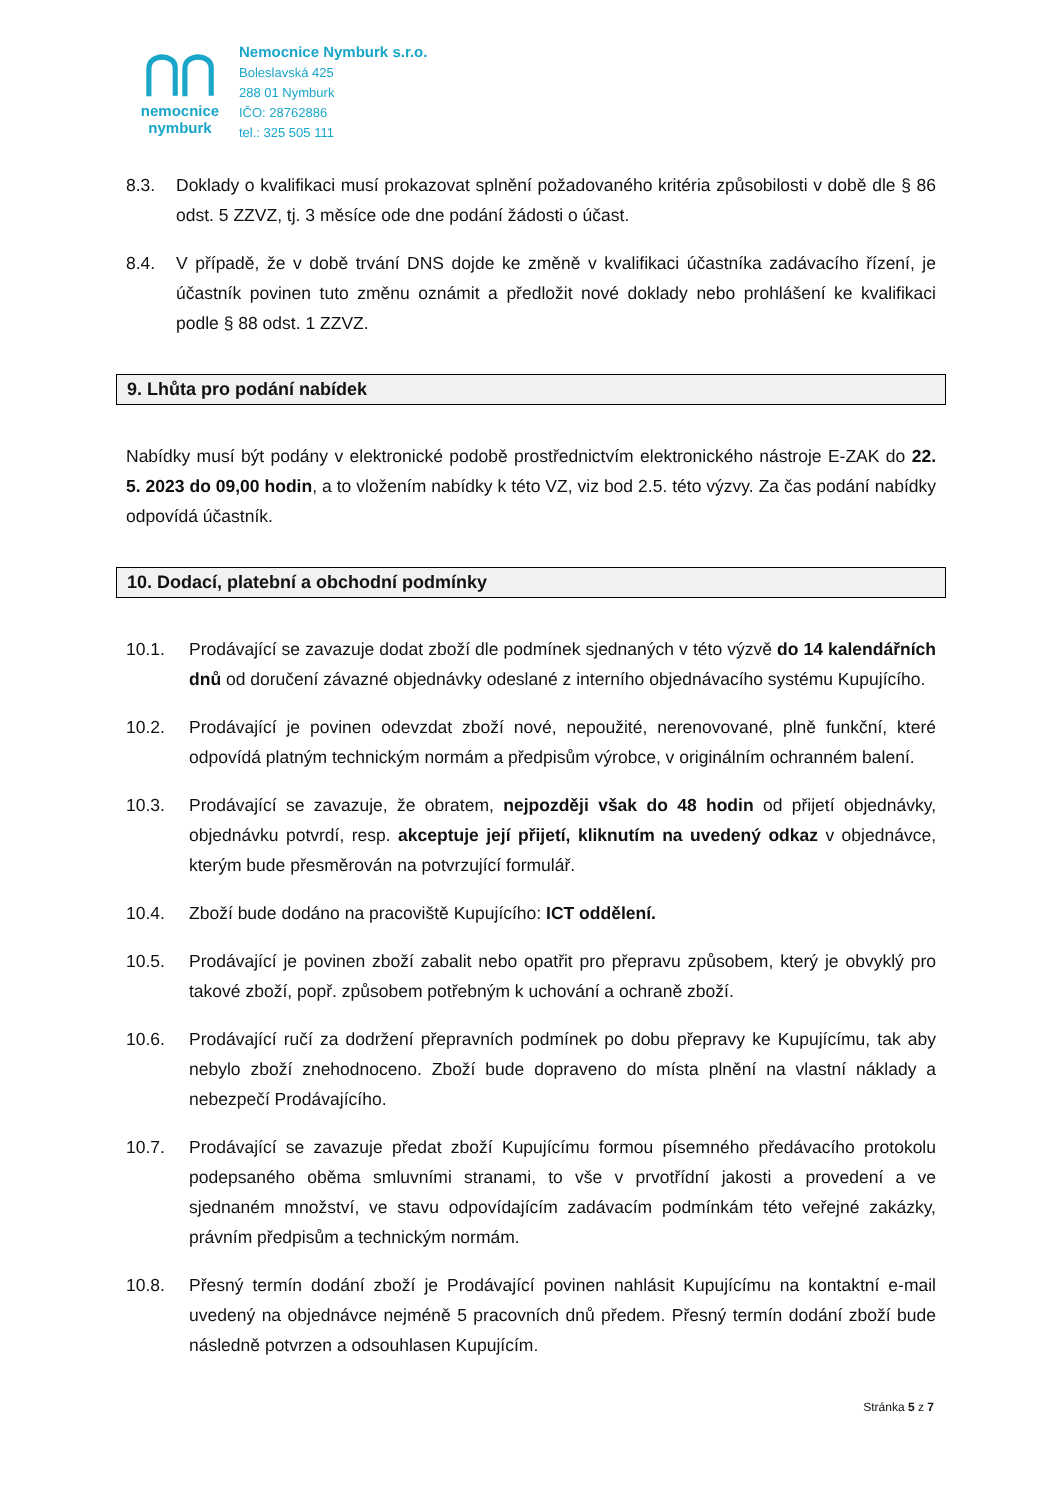⋂⋂
nemocnice
nymburk
Nemocnice Nymburk s.r.o.
Boleslavská 425
288 01 Nymburk
IČO: 28762886
tel.: 325 505 111
8.3. Doklady o kvalifikaci musí prokazovat splnění požadovaného kritéria způsobilosti v době dle § 86 odst. 5 ZZVZ, tj. 3 měsíce ode dne podání žádosti o účast.
8.4. V případě, že v době trvání DNS dojde ke změně v kvalifikaci účastníka zadávacího řízení, je účastník povinen tuto změnu oznámit a předložit nové doklady nebo prohlášení ke kvalifikaci podle § 88 odst. 1 ZZVZ.
9. Lhůta pro podání nabídek
Nabídky musí být podány v elektronické podobě prostřednictvím elektronického nástroje E-ZAK do 22. 5. 2023 do 09,00 hodin, a to vložením nabídky k této VZ, viz bod 2.5. této výzvy. Za čas podání nabídky odpovídá účastník.
10. Dodací, platební a obchodní podmínky
10.1. Prodávající se zavazuje dodat zboží dle podmínek sjednaných v této výzvě do 14 kalendářních dnů od doručení závazné objednávky odeslané z interního objednávacího systému Kupujícího.
10.2. Prodávající je povinen odevzdat zboží nové, nepoužité, nerenovované, plně funkční, které odpovídá platným technickým normám a předpisům výrobce, v originálním ochranném balení.
10.3. Prodávající se zavazuje, že obratem, nejpozději však do 48 hodin od přijetí objednávky, objednávku potvrdí, resp. akceptuje její přijetí, kliknutím na uvedený odkaz v objednávce, kterým bude přesměrován na potvrzující formulář.
10.4. Zboží bude dodáno na pracoviště Kupujícího: ICT oddělení.
10.5. Prodávající je povinen zboží zabalit nebo opatřit pro přepravu způsobem, který je obvyklý pro takové zboží, popř. způsobem potřebným k uchování a ochraně zboží.
10.6. Prodávající ručí za dodržení přepravních podmínek po dobu přepravy ke Kupujícímu, tak aby nebylo zboží znehodnoceno. Zboží bude dopraveno do místa plnění na vlastní náklady a nebezpečí Prodávajícího.
10.7. Prodávající se zavazuje předat zboží Kupujícímu formou písemného předávacího protokolu podepsaného oběma smluvními stranami, to vše v prvotřídní jakosti a provedení a ve sjednaném množství, ve stavu odpovídajícím zadávacím podmínkám této veřejné zakázky, právním předpisům a technickým normám.
10.8. Přesný termín dodání zboží je Prodávající povinen nahlásit Kupujícímu na kontaktní e-mail uvedený na objednávce nejméně 5 pracovních dnů předem. Přesný termín dodání zboží bude následně potvrzen a odsouhlasen Kupujícím.
Stránka 5 z 7